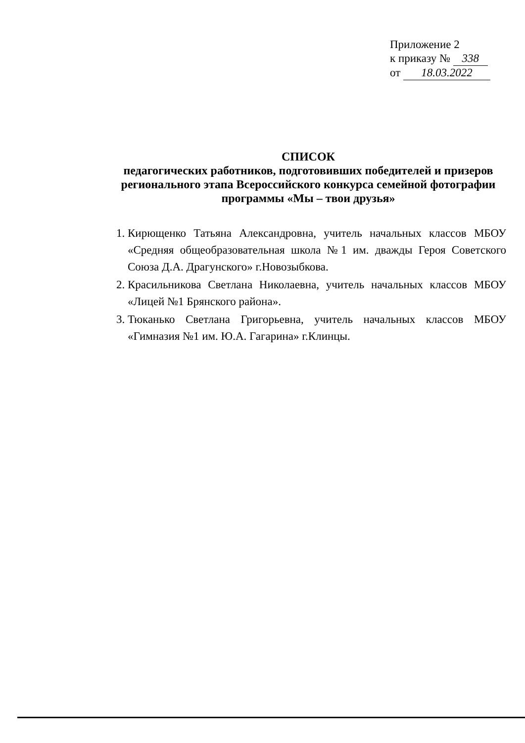Приложение 2
к приказу № 338
от 18.03.2022
СПИСОК
педагогических работников, подготовивших победителей и призеров регионального этапа Всероссийского конкурса семейной фотографии программы «Мы – твои друзья»
1. Кирющенко Татьяна Александровна, учитель начальных классов МБОУ «Средняя общеобразовательная школа №1 им. дважды Героя Советского Союза Д.А. Драгунского» г.Новозыбкова.
2. Красильникова Светлана Николаевна, учитель начальных классов МБОУ «Лицей №1 Брянского района».
3. Тюканько Светлана Григорьевна, учитель начальных классов МБОУ «Гимназия №1 им. Ю.А. Гагарина» г.Клинцы.